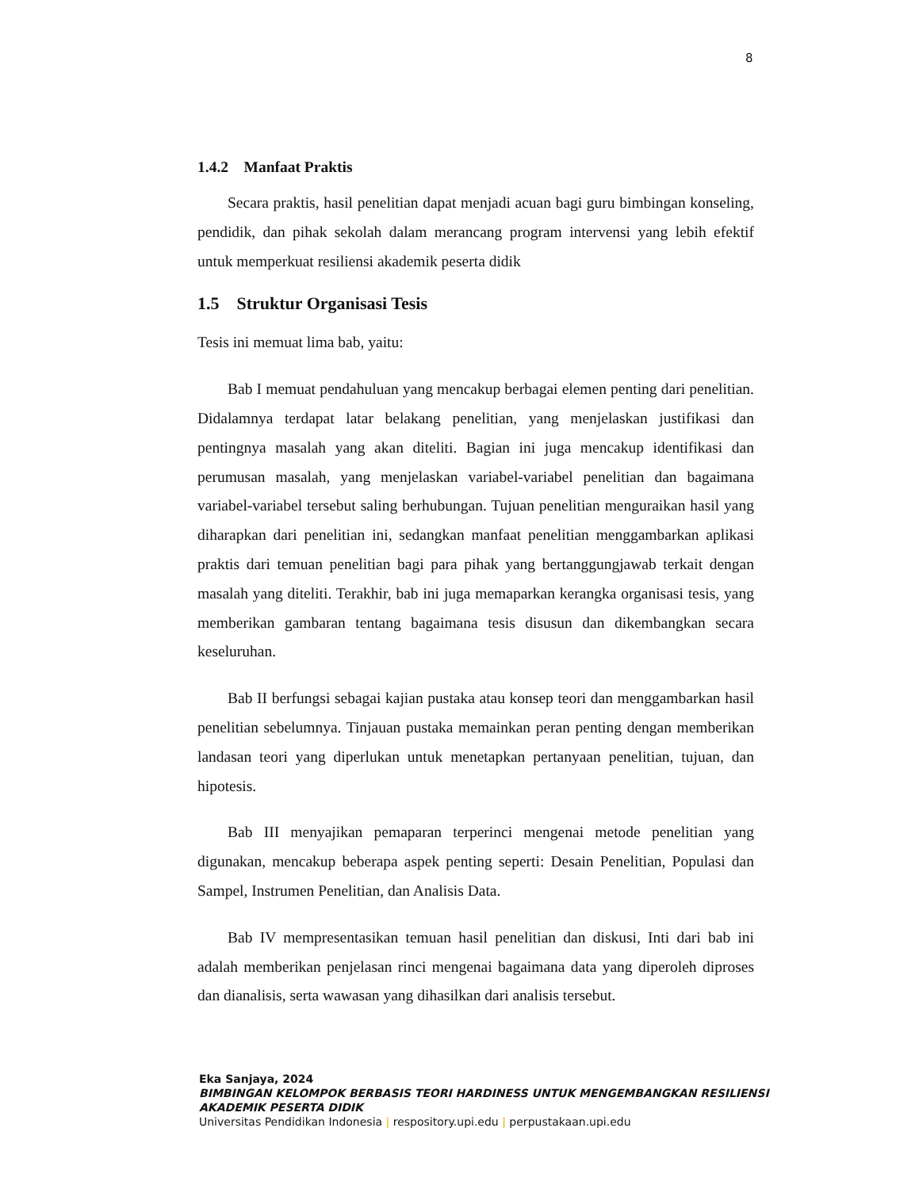8
1.4.2 Manfaat Praktis
Secara praktis, hasil penelitian dapat menjadi acuan bagi guru bimbingan konseling, pendidik, dan pihak sekolah dalam merancang program intervensi yang lebih efektif untuk memperkuat resiliensi akademik peserta didik
1.5 Struktur Organisasi Tesis
Tesis ini memuat lima bab, yaitu:
Bab I memuat pendahuluan yang mencakup berbagai elemen penting dari penelitian. Didalamnya terdapat latar belakang penelitian, yang menjelaskan justifikasi dan pentingnya masalah yang akan diteliti. Bagian ini juga mencakup identifikasi dan perumusan masalah, yang menjelaskan variabel-variabel penelitian dan bagaimana variabel-variabel tersebut saling berhubungan. Tujuan penelitian menguraikan hasil yang diharapkan dari penelitian ini, sedangkan manfaat penelitian menggambarkan aplikasi praktis dari temuan penelitian bagi para pihak yang bertanggungjawab terkait dengan masalah yang diteliti. Terakhir, bab ini juga memaparkan kerangka organisasi tesis, yang memberikan gambaran tentang bagaimana tesis disusun dan dikembangkan secara keseluruhan.
Bab II berfungsi sebagai kajian pustaka atau konsep teori dan menggambarkan hasil penelitian sebelumnya. Tinjauan pustaka memainkan peran penting dengan memberikan landasan teori yang diperlukan untuk menetapkan pertanyaan penelitian, tujuan, dan hipotesis.
Bab III menyajikan pemaparan terperinci mengenai metode penelitian yang digunakan, mencakup beberapa aspek penting seperti: Desain Penelitian, Populasi dan Sampel, Instrumen Penelitian, dan Analisis Data.
Bab IV mempresentasikan temuan hasil penelitian dan diskusi, Inti dari bab ini adalah memberikan penjelasan rinci mengenai bagaimana data yang diperoleh diproses dan dianalisis, serta wawasan yang dihasilkan dari analisis tersebut.
Eka Sanjaya, 2024
BIMBINGAN KELOMPOK BERBASIS TEORI HARDINESS UNTUK MENGEMBANGKAN RESILIENSI
AKADEMIK PESERTA DIDIK
Universitas Pendidikan Indonesia | respository.upi.edu | perpustakaan.upi.edu